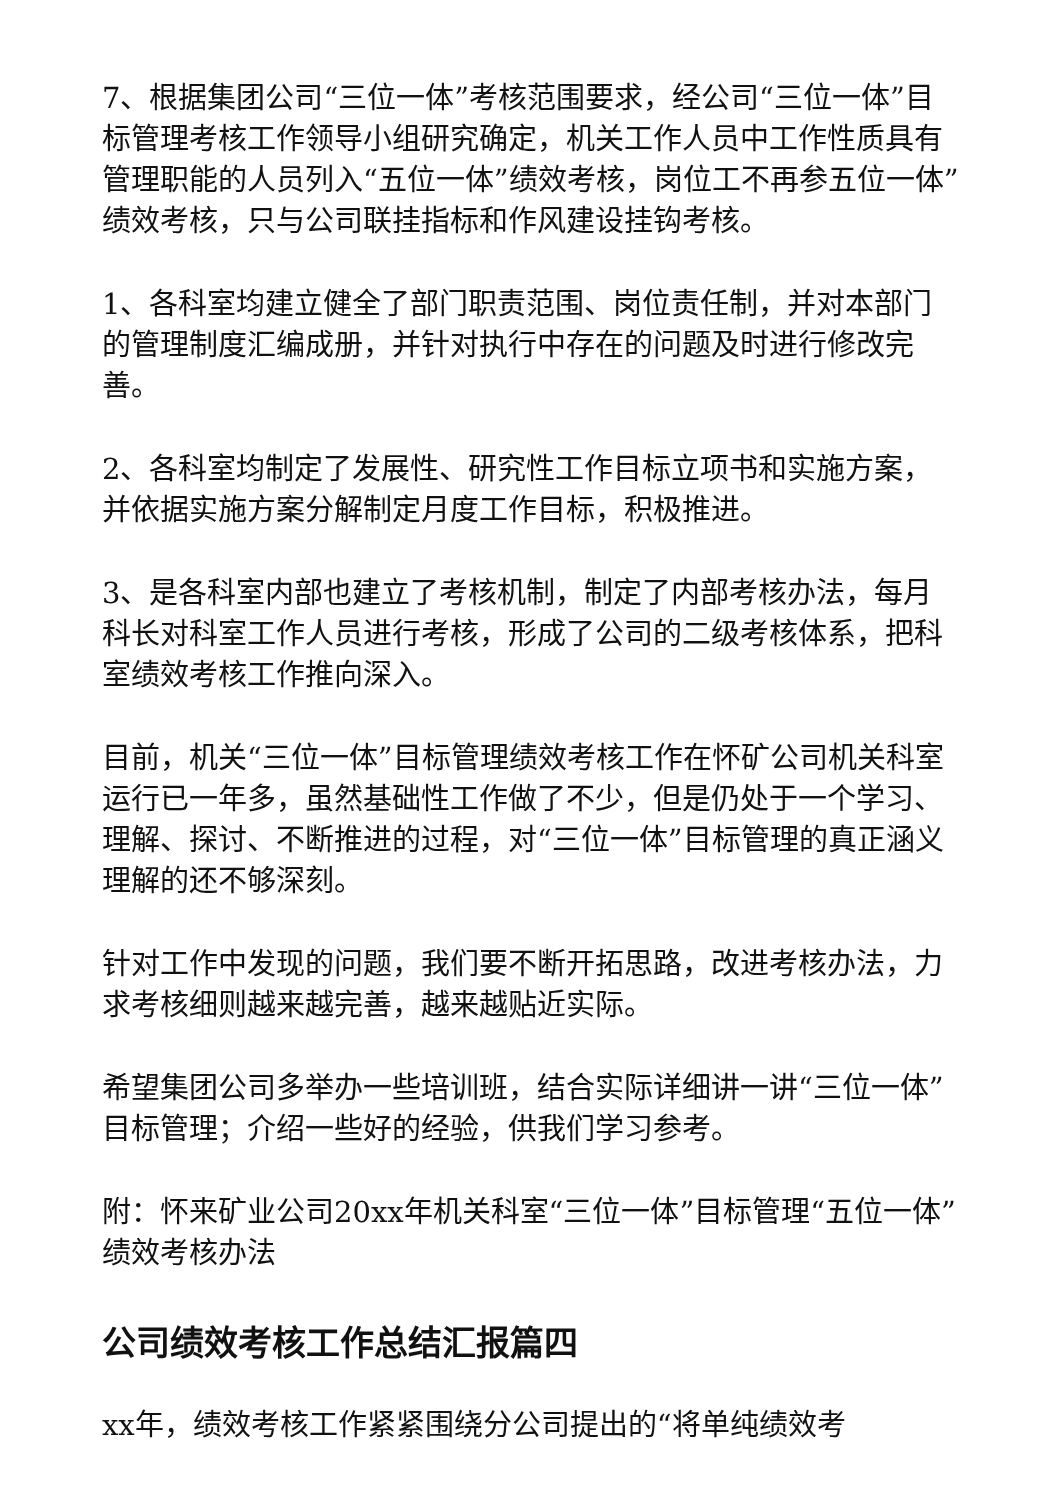7、根据集团公司“三位一体”考核范围要求，经公司“三位一体”目标管理考核工作领导小组研究确定，机关工作人员中工作性质具有管理职能的人员列入“五位一体”绩效考核，岗位工不再参五位一体”绩效考核，只与公司联挂指标和作风建设挂钩考核。
1、各科室均建立健全了部门职责范围、岗位责任制，并对本部门的管理制度汇编成册，并针对执行中存在的问题及时进行修改完善。
2、各科室均制定了发展性、研究性工作目标立项书和实施方案，并依据实施方案分解制定月度工作目标，积极推进。
3、是各科室内部也建立了考核机制，制定了内部考核办法，每月科长对科室工作人员进行考核，形成了公司的二级考核体系，把科室绩效考核工作推向深入。
目前，机关“三位一体”目标管理绩效考核工作在怀矿公司机关科室运行已一年多，虽然基础性工作做了不少，但是仍处于一个学习、理解、探讨、不断推进的过程，对“三位一体”目标管理的真正涵义理解的还不够深刻。
针对工作中发现的问题，我们要不断开拓思路，改进考核办法，力求考核细则越来越完善，越来越贴近实际。
希望集团公司多举办一些培训班，结合实际详细讲一讲“三位一体”目标管理；介绍一些好的经验，供我们学习参考。
附：怀来矿业公司20xx年机关科室“三位一体”目标管理“五位一体”绩效考核办法
公司绩效考核工作总结汇报篇四
xx年，绩效考核工作紧紧围绕分公司提出的“将单纯绩效考